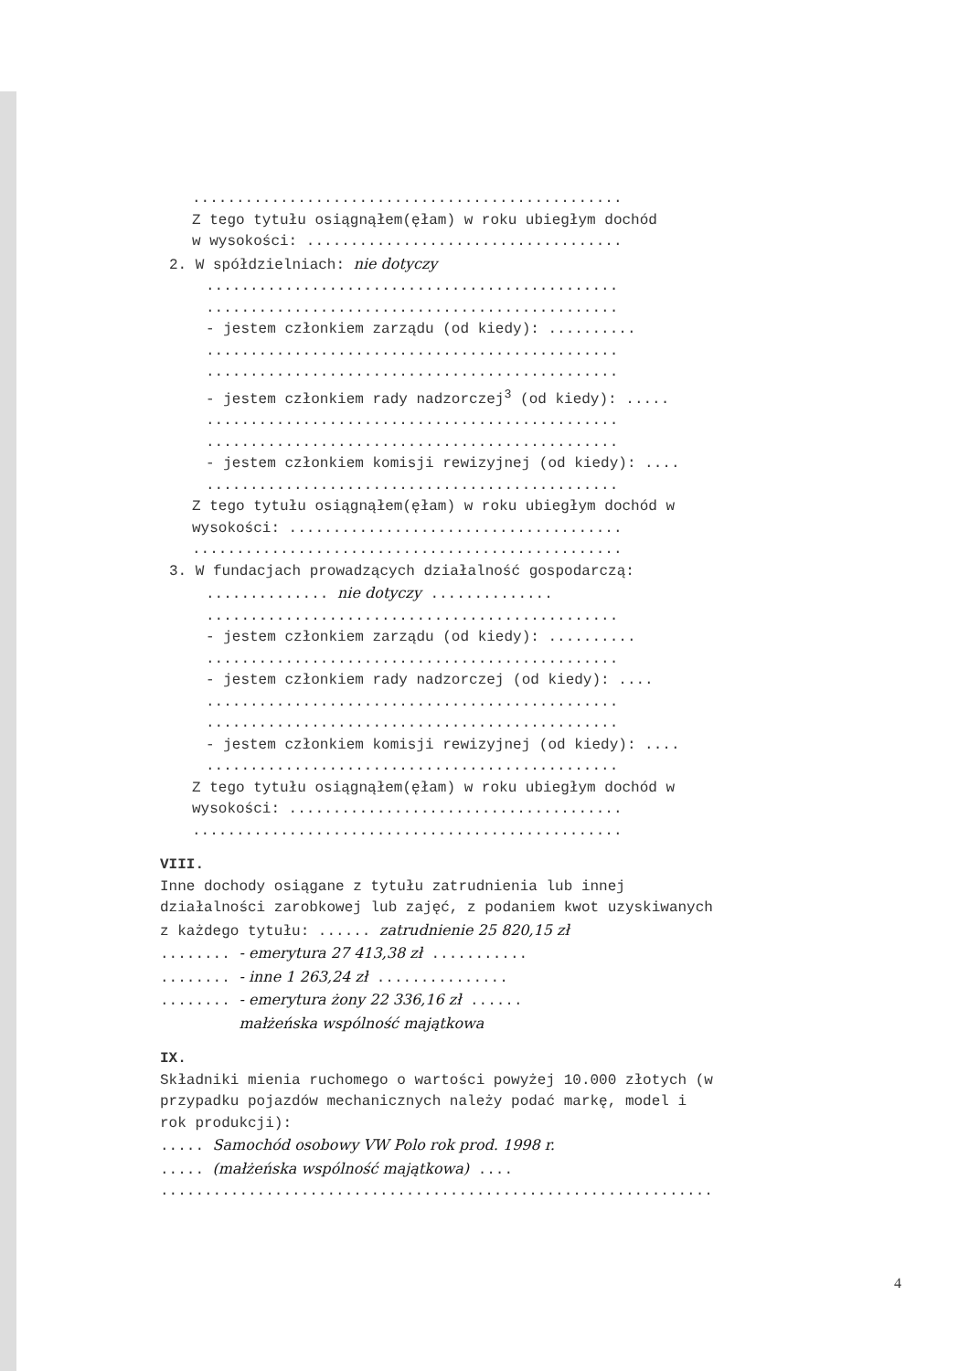.................................................
Z tego tytułu osiągnąłem(ęłam) w roku ubiegłym dochód
w wysokości: ....................................
2. W spółdzielniach: nie dotyczy
...............................................
...............................................
- jestem członkiem zarządu (od kiedy): ..........
...............................................
...............................................
- jestem członkiem rady nadzorczej<sup>3</sup> (od kiedy): .....
...............................................
...............................................
- jestem członkiem komisji rewizyjnej (od kiedy): ....
...............................................
Z tego tytułu osiągnąłem(ęłam) w roku ubiegłym dochód w
wysokości: ......................................
.................................................
3. W fundacjach prowadzących działalność gospodarczą:
.............. nie dotyczy ..............
...............................................
- jestem członkiem zarządu (od kiedy): ..........
...............................................
- jestem członkiem rady nadzorczej (od kiedy): ....
...............................................
...............................................
- jestem członkiem komisji rewizyjnej (od kiedy): ....
...............................................
Z tego tytułu osiągnąłem(ęłam) w roku ubiegłym dochód w
wysokości: ......................................
.................................................
VIII.
Inne dochody osiągane z tytułu zatrudnienia lub innej
działalności zarobkowej lub zajęć, z podaniem kwot uzyskiwanych
z każdego tytułu: ...... zatrudnienie 25 820,15 zł
........ - emerytura 27 413,38 zł ...........
........ - inne 1 263,24 zł ...............
........ - emerytura żony 22 336,16 zł ......
małżeńska wspólność majątkowa
IX.
Składniki mienia ruchomego o wartości powyżej 10.000 złotych (w
przypadku pojazdów mechanicznych należy podać markę, model i
rok produkcji):
..... Samochód osobowy VW Polo rok prod. 1998 r.
..... (małżeńska wspólność majątkowa) ....
...............................................................
4